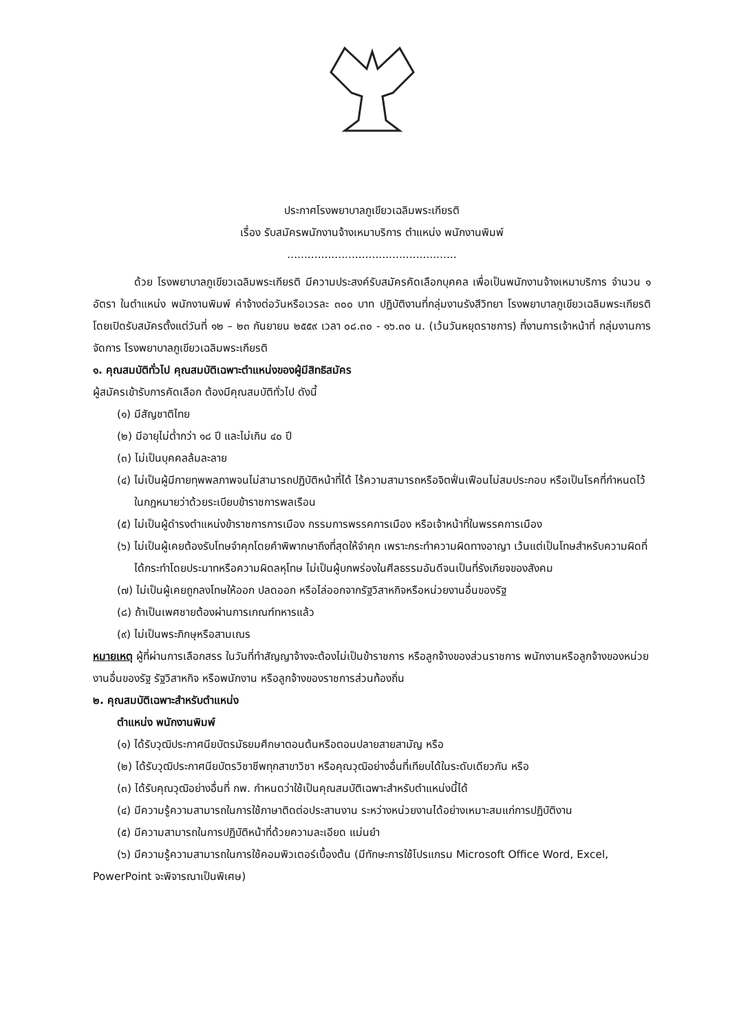ประกาศโรงพยาบาลภูเขียวเฉลิมพระเกียรติ
เรื่อง รับสมัครพนักงานจ้างเหมาบริการ ตำแหน่ง พนักงานพิมพ์
..................................................
ด้วย โรงพยาบาลภูเขียวเฉลิมพระเกียรติ มีความประสงค์รับสมัครคัดเลือกบุคคล เพื่อเป็นพนักงานจ้างเหมาบริการ จำนวน ๑ อัตรา ในตำแหน่ง พนักงานพิมพ์ ค่าจ้างต่อวันหรือเวรละ ๓๐๐ บาท ปฏิบัติงานที่กลุ่มงานรังสีวิทยา โรงพยาบาลภูเขียวเฉลิมพระเกียรติ โดยเปิดรับสมัครตั้งแต่วันที่ ๑๒ – ๒๓ กันยายน ๒๕๕๙ เวลา ๐๘.๓๐ - ๑๖.๓๐ น. (เว้นวันหยุดราชการ) ที่งานการเจ้าหน้าที่ กลุ่มงานการจัดการ โรงพยาบาลภูเขียวเฉลิมพระเกียรติ
๑. คุณสมบัติทั่วไป คุณสมบัติเฉพาะตำแหน่งของผู้มีสิทธิสมัคร
ผู้สมัครเข้ารับการคัดเลือก ต้องมีคุณสมบัติทั่วไป ดังนี้
(๑) มีสัญชาติไทย
(๒) มีอายุไม่ต่ำกว่า ๑๘ ปี และไม่เกิน ๔๐ ปี
(๓) ไม่เป็นบุคคลล้มละลาย
(๔) ไม่เป็นผู้มีกายทุพพลภาพจนไม่สามารถปฏิบัติหน้าที่ได้ ไร้ความสามารถหรือจิตฟั่นเฟือนไม่สมประกอบ หรือเป็นโรคที่กำหนดไว้ในกฎหมายว่าด้วยระเบียบข้าราชการพลเรือน
(๕) ไม่เป็นผู้ดำรงตำแหน่งข้าราชการการเมือง กรรมการพรรคการเมือง หรือเจ้าหน้าที่ในพรรคการเมือง
(๖) ไม่เป็นผู้เคยต้องรับโทษจำคุกโดยคำพิพากษาถึงที่สุดให้จำคุก เพราะกระทำความผิดทางอาญา เว้นแต่เป็นโทษสำหรับความผิดที่ได้กระทำโดยประมาทหรือความผิดลหุโทษ ไม่เป็นผู้บกพร่องในศีลธรรมอันดีจนเป็นที่รังเกียจของสังคม
(๗) ไม่เป็นผู้เคยถูกลงโทษให้ออก ปลดออก หรือไล่ออกจากรัฐวิสาหกิจหรือหน่วยงานอื่นของรัฐ
(๘) ถ้าเป็นเพศชายต้องผ่านการเกณฑ์ทหารแล้ว
(๙) ไม่เป็นพระภิกษุหรือสามเณร
หมายเหตุ ผู้ที่ผ่านการเลือกสรร ในวันที่ทำสัญญาจ้างจะต้องไม่เป็นข้าราชการ หรือลูกจ้างของส่วนราชการ พนักงานหรือลูกจ้างของหน่วยงานอื่นของรัฐ รัฐวิสาหกิจ หรือพนักงาน หรือลูกจ้างของราชการส่วนท้องถิ่น
๒. คุณสมบัติเฉพาะสำหรับตำแหน่ง
ตำแหน่ง พนักงานพิมพ์
(๑) ได้รับวุฒิประกาศนียบัตรมัธยมศึกษาตอนต้นหรือตอนปลายสายสามัญ หรือ
(๒) ได้รับวุฒิประกาศนียบัตรวิชาชีพทุกสาขาวิชา หรือคุณวุฒิอย่างอื่นที่เทียบได้ในระดับเดียวกัน หรือ
(๓) ได้รับคุณวุฒิอย่างอื่นที่ กพ. กำหนดว่าใช้เป็นคุณสมบัติเฉพาะสำหรับตำแหน่งนี้ได้
(๔) มีความรู้ความสามารถในการใช้ภาษาติดต่อประสานงาน ระหว่างหน่วยงานได้อย่างเหมาะสมแก่การปฏิบัติงาน
(๕) มีความสามารถในการปฏิบัติหน้าที่ด้วยความละเอียด แม่นยำ
(๖) มีความรู้ความสามารถในการใช้คอมพิวเตอร์เบื้องต้น (มีทักษะการใช้โปรแกรม Microsoft Office Word, Excel, PowerPoint จะพิจารณาเป็นพิเศษ)